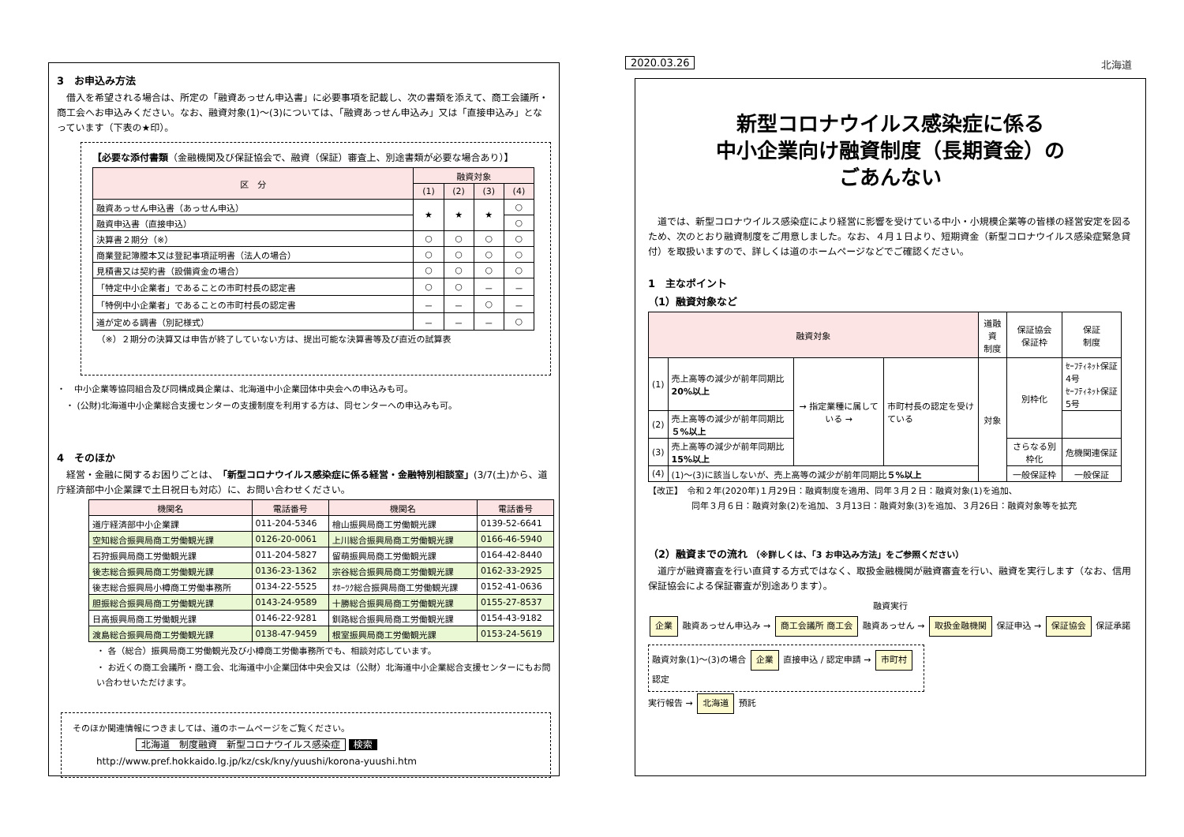2020.03.26 北海道
3　お申込み方法
　借入を希望される場合は、所定の「融資あっせん申込書」に必要事項を記載し、次の書類を添えて、商工会議所・商工会へお申込みください。なお、融資対象(1)～(3)については、「融資あっせん申込み」又は「直接申込み」となっています（下表の★印）。
【必要な添付書類（金融機関及び保証協会で、融資（保証）審査上、別途書類が必要な場合あり）】
| 区 分 | 融資対象 | | | |
| --- | --- | --- | --- | --- |
| | (1) | (2) | (3) | (4) |
| 融資あっせん申込書（あっせん申込） | ★ | ★ | ★ | ○ |
| 融資申込書（直接申込） | | | | ○ |
| 決算書２期分（※） | ○ | ○ | ○ | ○ |
| 商業登記簿謄本又は登記事項証明書（法人の場合） | ○ | ○ | ○ | ○ |
| 見積書又は契約書（設備資金の場合） | ○ | ○ | ○ | ○ |
| 「特定中小企業者」であることの市町村長の認定書 | ○ | ○ | － | － |
| 「特例中小企業者」であることの市町村長の認定書 | － | － | ○ | － |
| 道が定める調書（別記様式） | － | － | － | ○ |
　（※）２期分の決算又は申告が終了していない方は、提出可能な決算書等及び直近の試算表
・　中小企業等協同組合及び同構成員企業は、北海道中小企業団体中央会への申込みも可。
　・ (公財)北海道中小企業総合支援センターの支援制度を利用する方は、同センターへの申込みも可。
4　そのほか
　経営・金融に関するお困りごとは、「新型コロナウイルス感染症に係る経営・金融特別相談室」(3/7(土)から、道庁経済部中小企業課で土日祝日も対応）に、お問い合わせください。
| 機関名 | 電話番号 | 機関名 | 電話番号 |
| --- | --- | --- | --- |
| 道庁経済部中小企業課 | 011-204-5346 | 檜山振興局商工労働観光課 | 0139-52-6641 |
| 空知総合振興局商工労働観光課 | 0126-20-0061 | 上川総合振興局商工労働観光課 | 0166-46-5940 |
| 石狩振興局商工労働観光課 | 011-204-5827 | 留萌振興局商工労働観光課 | 0164-42-8440 |
| 後志総合振興局商工労働観光課 | 0136-23-1362 | 宗谷総合振興局商工労働観光課 | 0162-33-2925 |
| 後志総合振興局小樽商工労働事務所 | 0134-22-5525 | ｵﾎｰﾂｸ総合振興局商工労働観光課 | 0152-41-0636 |
| 胆振総合振興局商工労働観光課 | 0143-24-9589 | 十勝総合振興局商工労働観光課 | 0155-27-8537 |
| 日高振興局商工労働観光課 | 0146-22-9281 | 釧路総合振興局商工労働観光課 | 0154-43-9182 |
| 渡島総合振興局商工労働観光課 | 0138-47-9459 | 根室振興局商工労働観光課 | 0153-24-5619 |
・ 各（総合）振興局商工労働観光及び小樽商工労働事務所でも、相談対応しています。
・ お近くの商工会議所・商工会、北海道中小企業団体中央会又は（公財）北海道中小企業総合支援センターにもお問い合わせいただけます。
そのほか関連情報につきましては、道のホームページをご覧ください。
北海道　制度融資　新型コロナウイルス感染症 検索
http://www.pref.hokkaido.lg.jp/kz/csk/kny/yuushi/korona-yuushi.htm
新型コロナウイルス感染症に係る
中小企業向け融資制度（長期資金）の
ごあんない
　道では、新型コロナウイルス感染症により経営に影響を受けている中小・小規模企業等の皆様の経営安定を図るため、次のとおり融資制度をご用意しました。なお、４月１日より、短期資金（新型コロナウイルス感染症緊急貸付）を取扱いますので、詳しくは道のホームページなどでご確認ください。
1　主なポイント
（1）融資対象など
| 融資対象 | | | | 道融資 制度 | 保証協会 保証枠 | 保証 制度 |
| (1) | 売上高等の減少が前年同期比 20%以上 | → 指定業種に属している → | 市町村長の認定を受けている | 対象 | 別枠化 | ｾｰﾌﾃｨﾈｯﾄ保証4号 ｾｰﾌﾃｨﾈｯﾄ保証5号 |
| (2) | 売上高等の減少が前年同期比 ５%以上 | | | | | |
| (3) | 売上高等の減少が前年同期比 15%以上 | | | | さらなる別枠化 | 危機関連保証 |
| (4) | (1)～(3)に該当しないが、売上高等の減少が前年同期比 ５%以上 | | | | 一般保証枠 | 一般保証 |
【改正】　令和２年(2020年)１月29日：融資制度を適用、同年３月２日：融資対象(1)を追加、
　　　　　同年３月６日：融資対象(2)を追加、３月13日：融資対象(3)を追加、３月26日：融資対象等を拡充
（2）融資までの流れ （※詳しくは、「3 お申込み方法」をご参照ください）
　道庁が融資審査を行い直貸する方式ではなく、取扱金融機関が融資審査を行い、融資を実行します（なお、信用保証協会による保証審査が別途あります）。
融資実行
企業 融資あっせん申込み → 商工会議所 商工会 融資あっせん → 取扱金融機関 保証申込 → 保証協会 保証承諾
融資対象(1)～(3)の場合 企業 直接申込 / 認定申請 → 市町村 認定
実行報告 → 北海道 預託